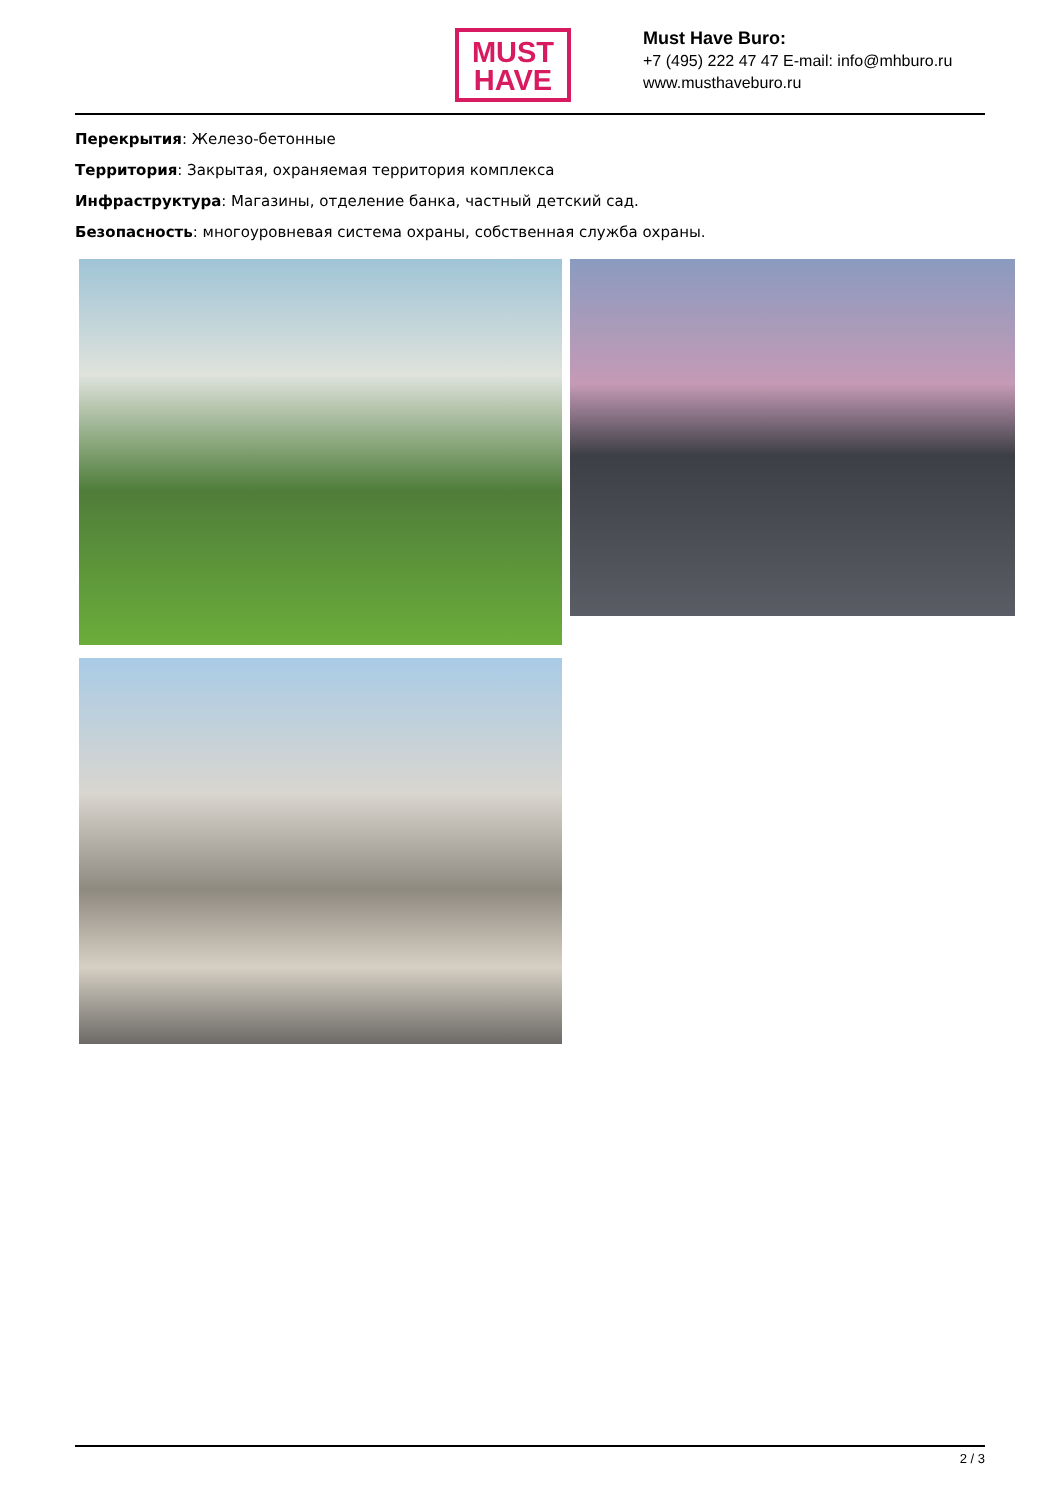MUST
HAVE
Must Have Buro:
+7 (495) 222 47 47 E-mail: info@mhburo.ru
www.musthaveburo.ru
Перекрытия: Железо-бетонные
Территория: Закрытая, охраняемая территория комплекса
Инфраструктура: Магазины, отделение банка, частный детский сад.
Безопасность: многоуровневая система охраны, собственная служба охраны.
2 / 3